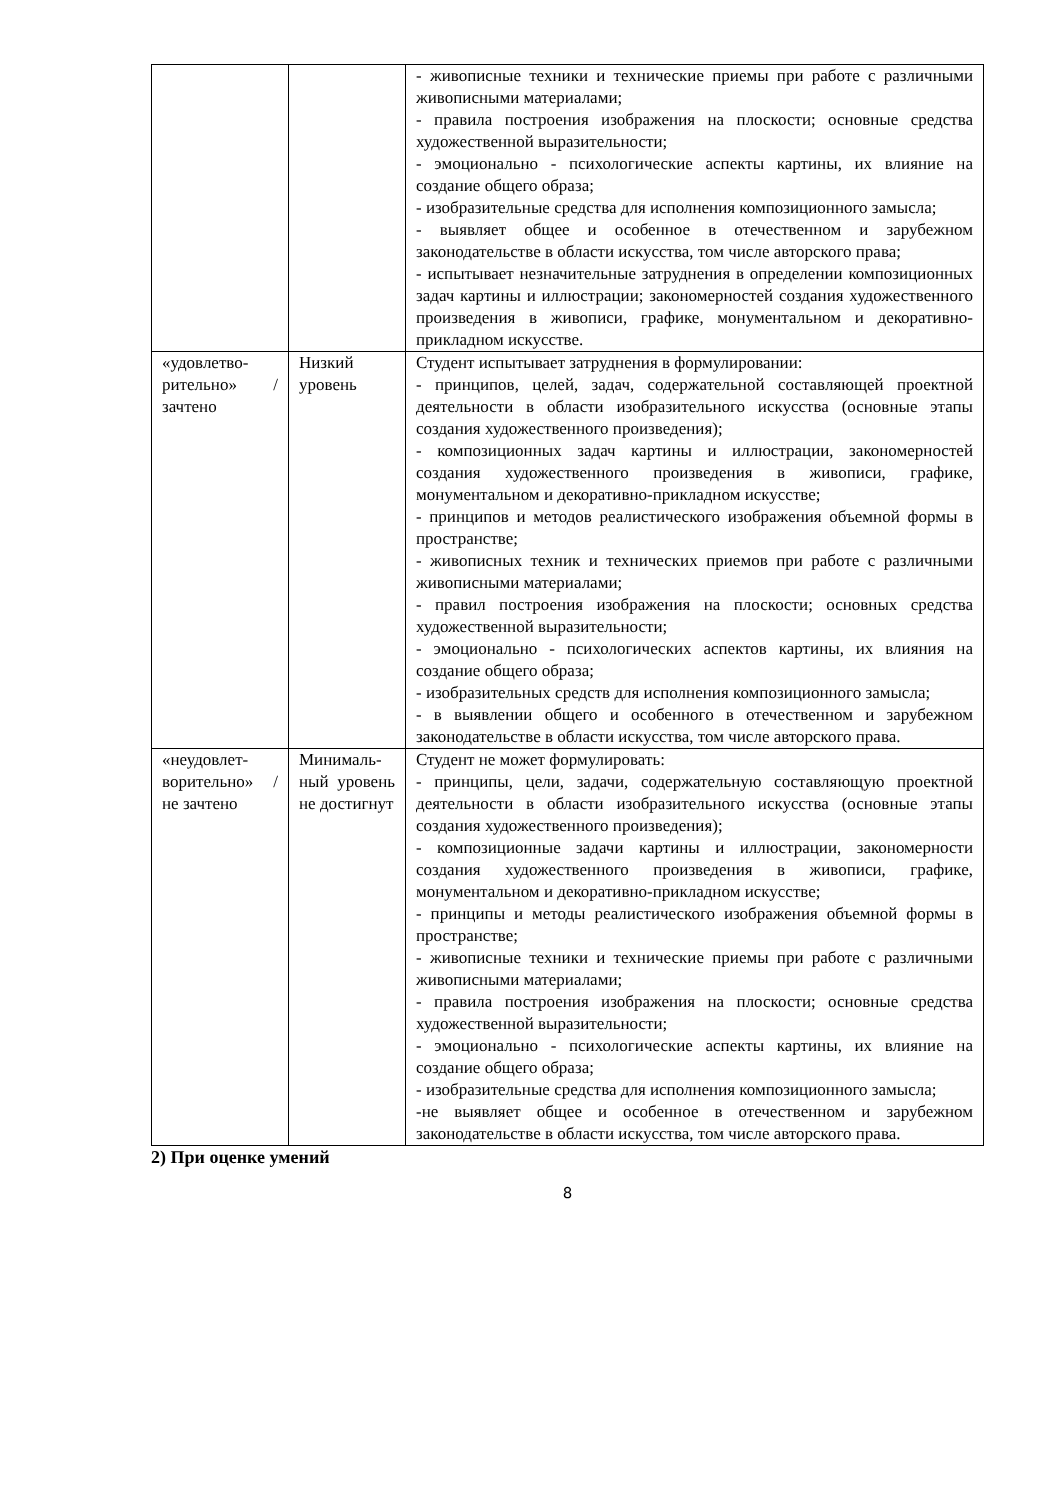| | | - живописные техники и технические приемы при работе с различными живописными материалами; - правила построения изображения на плоскости; основные средства художественной выразительности; - эмоционально - психологические аспекты картины, их влияние на создание общего образа; - изобразительные средства для исполнения композиционного замысла; - выявляет общее и особенное в отечественном и зарубежном законодательстве в области искусства, том числе авторского права; - испытывает незначительные затруднения в определении композиционных задач картины и иллюстрации; закономерностей создания художественного произведения в живописи, графике, монументальном и декоративно-прикладном искусстве. |
| «удовлетво-рительно» / зачтено | Низкий уровень | Студент испытывает затруднения в формулировании: - принципов, целей, задач, содержательной составляющей проектной деятельности в области изобразительного искусства (основные этапы создания художественного произведения); - композиционных задач картины и иллюстрации, закономерностей создания художественного произведения в живописи, графике, монументальном и декоративно-прикладном искусстве; - принципов и методов реалистического изображения объемной формы в пространстве; - живописных техник и технических приемов при работе с различными живописными материалами; - правил построения изображения на плоскости; основных средства художественной выразительности; - эмоционально - психологических аспектов картины, их влияния на создание общего образа; - изобразительных средств для исполнения композиционного замысла; - в выявлении общего и особенного в отечественном и зарубежном законодательстве в области искусства, том числе авторского права. |
| «неудовлет-ворительно» / не зачтено | Минималь-ный уровень не достигнут | Студент не может формулировать: - принципы, цели, задачи, содержательную составляющую проектной деятельности в области изобразительного искусства (основные этапы создания художественного произведения); - композиционные задачи картины и иллюстрации, закономерности создания художественного произведения в живописи, графике, монументальном и декоративно-прикладном искусстве; - принципы и методы реалистического изображения объемной формы в пространстве; - живописные техники и технические приемы при работе с различными живописными материалами; - правила построения изображения на плоскости; основные средства художественной выразительности; - эмоционально - психологические аспекты картины, их влияние на создание общего образа; - изобразительные средства для исполнения композиционного замысла; -не выявляет общее и особенное в отечественном и зарубежном законодательстве в области искусства, том числе авторского права. |
2) При оценке умений
8